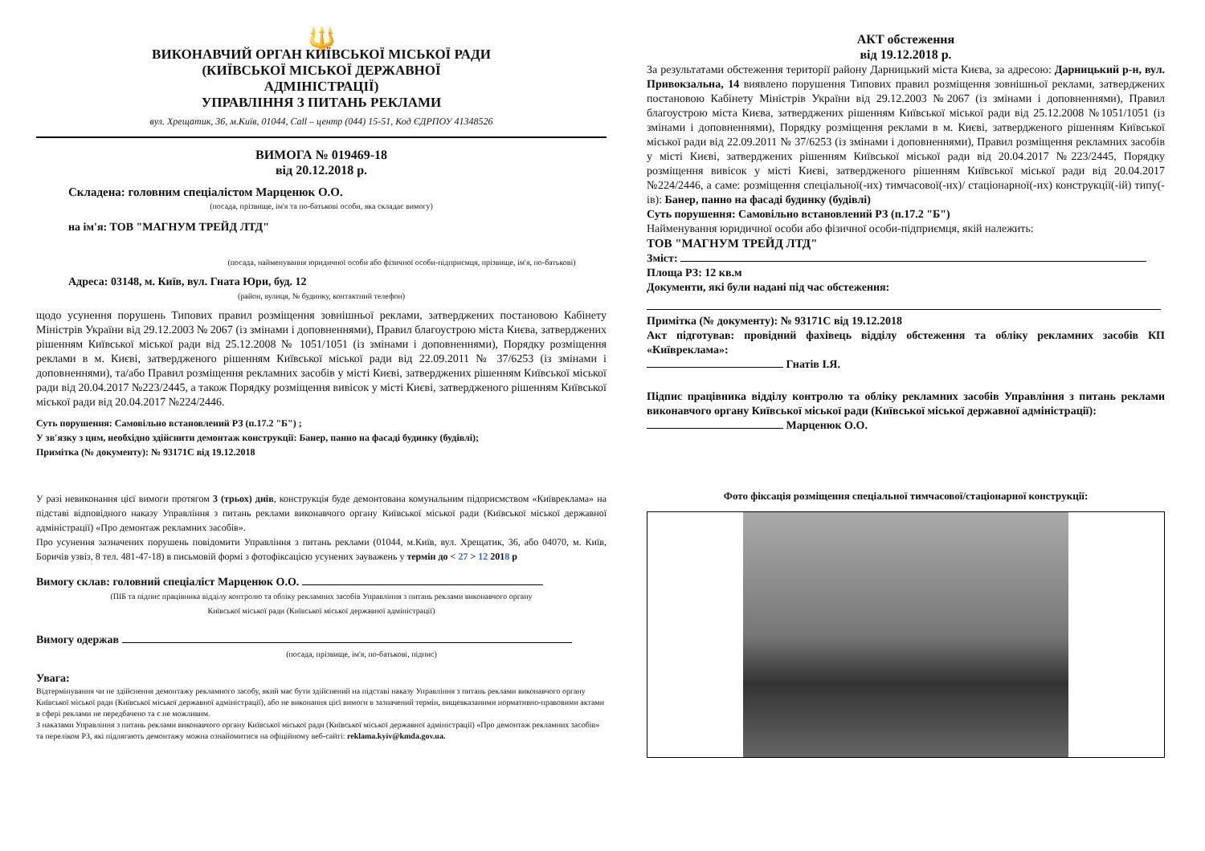🔱
ВИКОНАВЧИЙ ОРГАН КИЇВСЬКОЇ МІСЬКОЇ РАДИ
(КИЇВСЬКОЇ МІСЬКОЇ ДЕРЖАВНОЇ
АДМІНІСТРАЦІЇ)
УПРАВЛІННЯ З ПИТАНЬ РЕКЛАМИ
вул. Хрещатик, 36, м.Київ, 01044, Call – центр (044) 15-51, Код ЄДРПОУ 41348526
ВИМОГА № 019469-18
від 20.12.2018 р.
Складена: головним спеціалістом Марценюк О.О.
(посада, прізвище, ім'я та по-батькові особи, яка складає вимогу)
на ім'я: ТОВ "МАГНУМ ТРЕЙД ЛТД"
(посада, найменування юридичної особи або фізичної особи-підприємця, прізвище, ім'я, по-батькові)
Адреса: 03148, м. Київ, вул. Гната Юри, буд. 12
(район, вулиця, № будинку, контактний телефон)
щодо усунення порушень Типових правил розміщення зовнішньої реклами, затверджених постановою Кабінету Міністрів України від 29.12.2003 № 2067 (із змінами і доповненнями), Правил благоустрою міста Києва, затверджених рішенням Київської міської ради від 25.12.2008 № 1051/1051 (із змінами і доповненнями), Порядку розміщення реклами в м. Києві, затвердженого рішенням Київської міської ради від 22.09.2011 № 37/6253 (із змінами і доповненнями), та/або Правил розміщення рекламних засобів у місті Києві, затверджених рішенням Київської міської ради від 20.04.2017 №223/2445, а також Порядку розміщення вивісок у місті Києві, затвердженого рішенням Київської міської ради від 20.04.2017 №224/2446.
Суть порушення: Самовільно встановлений РЗ (п.17.2 "Б") ;
У зв'язку з цим, необхідно здійснити демонтаж конструкції: Банер, панно на фасаді будинку (будівлі);
Примітка (№ документу): № 93171С від 19.12.2018
У разі невиконання цієї вимоги протягом 3 (трьох) днів, конструкція буде демонтована комунальним підприємством «Київреклама» на підставі відповідного наказу Управління з питань реклами виконавчого органу Київської міської ради (Київської міської державної адміністрації) «Про демонтаж рекламних засобів».
Про усунення зазначених порушень повідомити Управління з питань реклами (01044, м.Київ, вул. Хрещатик, 36, або 04070, м. Київ, Боричів узвіз, 8 тел. 481-47-18) в письмовій формі з фотофіксацією усунених зауважень у термін до < 27 > 12 2018 р
Вимогу склав: головний спеціаліст Марценюк О.О.
(ПІБ та підпис працівника відділу контролю та обліку рекламних засобів Управління з питань реклами виконавчого органу
Київської міської ради (Київської міської державної адміністрації)
Вимогу одержав
(посада, прізвище, ім'я, по-батькові, підпис)
Увага:
Відтермінування чи не здійснення демонтажу рекламного засобу, який має бути здійснений на підставі наказу Управління з питань реклами виконавчого органу Київської міської ради (Київської міської державної адміністрації), або не виконання цієї вимоги в зазначений термін, вищевказаними нормативно-правовими актами в сфері реклами не передбачено та є не можливим.
З наказами Управління з питань реклами виконавчого органу Київської міської ради (Київської міської державної адміністрації) «Про демонтаж рекламних засобів» та переліком РЗ, які підлягають демонтажу можна ознайомитися на офіційному веб-сайті: reklama.kyiv@kmda.gov.ua.
АКТ обстеження
від 19.12.2018 р.
За результатами обстеження території району Дарницький міста Києва, за адресою: Дарницький р-н, вул. Привокзальна, 14 виявлено порушення Типових правил розміщення зовнішньої реклами, затверджених постановою Кабінету Міністрів України від 29.12.2003 №2067 (із змінами і доповненнями), Правил благоустрою міста Києва, затверджених рішенням Київської міської ради від 25.12.2008 №1051/1051 (із змінами і доповненнями), Порядку розміщення реклами в м. Києві, затвердженого рішенням Київської міської ради від 22.09.2011 № 37/6253 (із змінами і доповненнями), Правил розміщення рекламних засобів у місті Києві, затверджених рішенням Київської міської ради від 20.04.2017 №223/2445, Порядку розміщення вивісок у місті Києві, затвердженого рішенням Київської міської ради від 20.04.2017 №224/2446, а саме: розміщення спеціальної(-их) тимчасової(-их)/ стаціонарної(-их) конструкції(-ій) типу(-ів): Банер, панно на фасаді будинку (будівлі)
Суть порушення: Самовільно встановлений РЗ (п.17.2 "Б")
Найменування юридичної особи або фізичної особи-підприємця, якій належить:
ТОВ "МАГНУМ ТРЕЙД ЛТД"
Зміст:
Площа РЗ: 12 кв.м
Документи, які були надані під час обстеження:
Примітка (№ документу): № 93171С від 19.12.2018
Акт підготував: провідний фахівець відділу обстеження та обліку рекламних засобів КП «Київреклама»:
Гнатів І.Я.
Підпис працівника відділу контролю та обліку рекламних засобів Управління з питань реклами виконавчого органу Київської міської ради (Київської міської державної адміністрації):
Марценюк О.О.
Фото фіксація розміщення спеціальної тимчасової/стаціонарної конструкції: